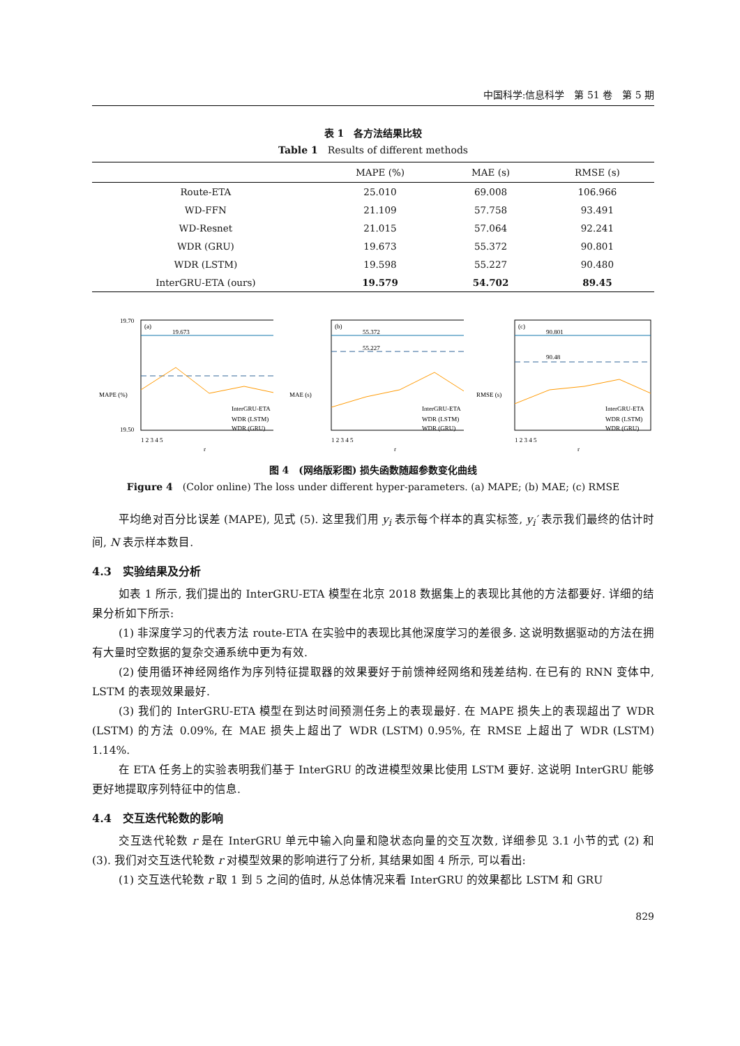中国科学:信息科学　第 51 卷　第 5 期
表 1　各方法结果比较
Table 1　Results of different methods
| | MAPE (%) | MAE (s) | RMSE (s) |
| --- | --- | --- | --- |
| Route-ETA | 25.010 | 69.008 | 106.966 |
| WD-FFN | 21.109 | 57.758 | 93.491 |
| WD-Resnet | 21.015 | 57.064 | 92.241 |
| WDR (GRU) | 19.673 | 55.372 | 90.801 |
| WDR (LSTM) | 19.598 | 55.227 | 90.480 |
| InterGRU-ETA (ours) | 19.579 | 54.702 | 89.45 |
(a)
19.70
19.50
19.673
InterGRU-ETA
WDR (LSTM)
WDR (GRU)
1 2 3 4 5
r
MAPE (%)
(b)
55.372
55.227
InterGRU-ETA
WDR (LSTM)
WDR (GRU)
1 2 3 4 5
r
MAE (s)
(c)
90.801
90.48
InterGRU-ETA
WDR (LSTM)
WDR (GRU)
1 2 3 4 5
r
RMSE (s)
图 4　(网络版彩图) 损失函数随超参数变化曲线
Figure 4　(Color online) The loss under different hyper-parameters. (a) MAPE; (b) MAE; (c) RMSE
平均绝对百分比误差 (MAPE), 见式 (5). 这里我们用 y<sub>i</sub> 表示每个样本的真实标签, y<sub>i</sub>′ 表示我们最终的估计时间, N 表示样本数目.
4.3　实验结果及分析
如表 1 所示, 我们提出的 InterGRU-ETA 模型在北京 2018 数据集上的表现比其他的方法都要好. 详细的结果分析如下所示:
(1) 非深度学习的代表方法 route-ETA 在实验中的表现比其他深度学习的差很多. 这说明数据驱动的方法在拥有大量时空数据的复杂交通系统中更为有效.
(2) 使用循环神经网络作为序列特征提取器的效果要好于前馈神经网络和残差结构. 在已有的 RNN 变体中, LSTM 的表现效果最好.
(3) 我们的 InterGRU-ETA 模型在到达时间预测任务上的表现最好. 在 MAPE 损失上的表现超出了 WDR (LSTM) 的方法 0.09%, 在 MAE 损失上超出了 WDR (LSTM) 0.95%, 在 RMSE 上超出了 WDR (LSTM) 1.14%.
在 ETA 任务上的实验表明我们基于 InterGRU 的改进模型效果比使用 LSTM 要好. 这说明 InterGRU 能够更好地提取序列特征中的信息.
4.4　交互迭代轮数的影响
交互迭代轮数 r 是在 InterGRU 单元中输入向量和隐状态向量的交互次数, 详细参见 3.1 小节的式 (2) 和 (3). 我们对交互迭代轮数 r 对模型效果的影响进行了分析, 其结果如图 4 所示, 可以看出:
(1) 交互迭代轮数 r 取 1 到 5 之间的值时, 从总体情况来看 InterGRU 的效果都比 LSTM 和 GRU
829